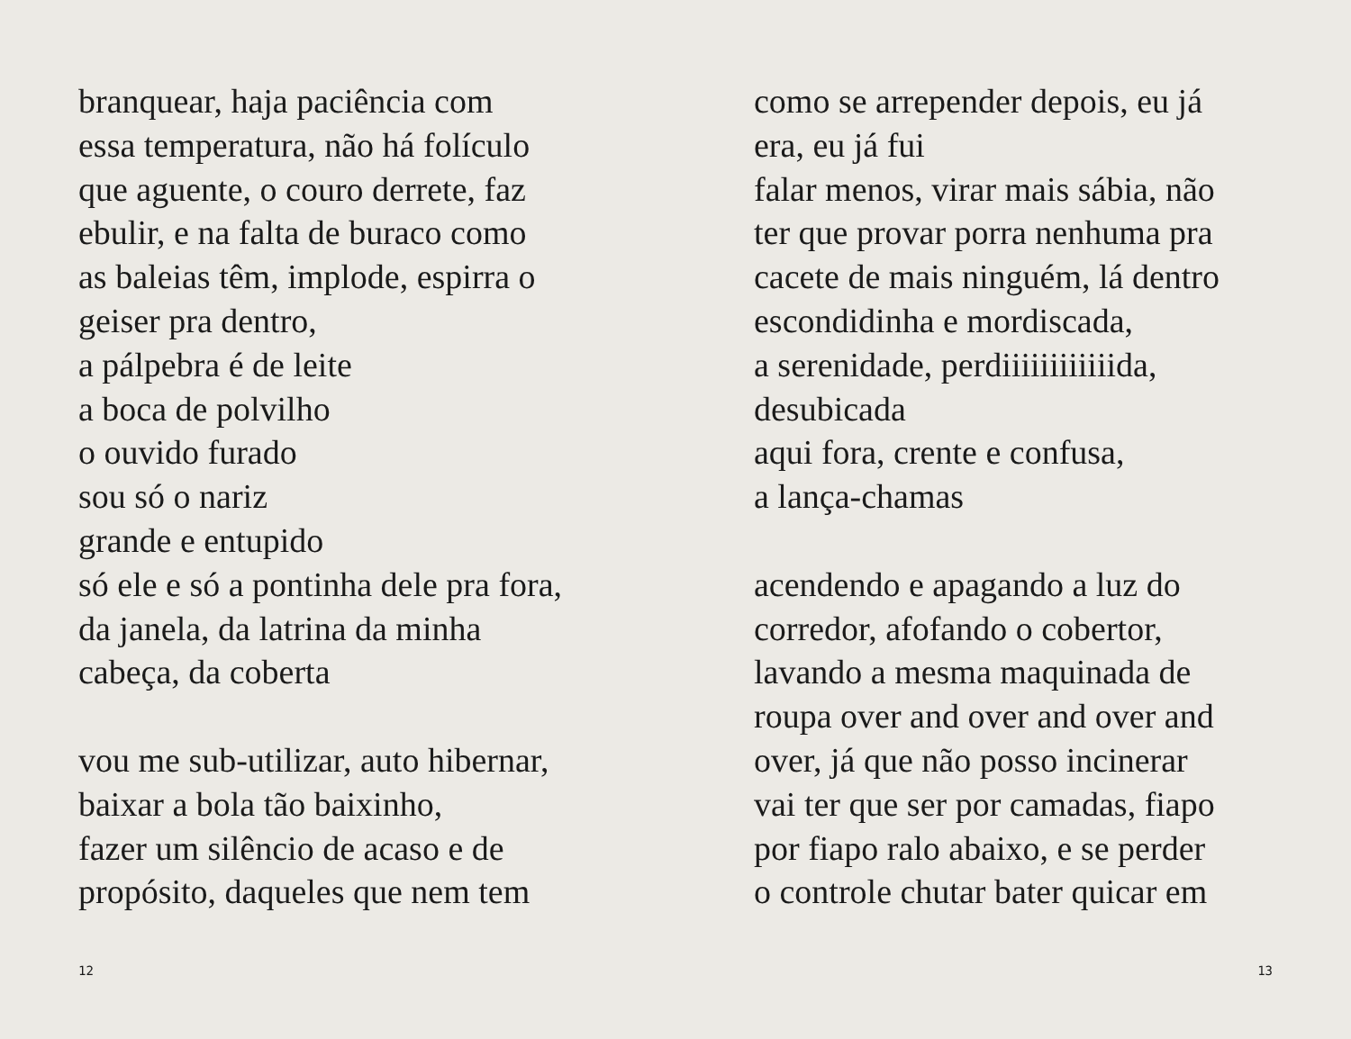branquear, haja paciência com
essa temperatura, não há folículo
que aguente, o couro derrete, faz
ebulir, e na falta de buraco como
as baleias têm, implode, espirra o
geiser pra dentro,
a pálpebra é de leite
a boca de polvilho
o ouvido furado
sou só o nariz
grande e entupido
só ele e só a pontinha dele pra fora,
da janela, da latrina da minha
cabeça, da coberta
vou me sub-utilizar, auto hibernar,
baixar a bola tão baixinho,
fazer um silêncio de acaso e de
propósito, daqueles que nem tem
12
como se arrepender depois, eu já
era, eu já fui
falar menos, virar mais sábia, não
ter que provar porra nenhuma pra
cacete de mais ninguém, lá dentro
escondidinha e mordiscada,
a serenidade, perdiiiiiiiiiiiida,
desubicada
aqui fora, crente e confusa,
a lança-chamas
acendendo e apagando a luz do
corredor, afofando o cobertor,
lavando a mesma maquinada de
roupa over and over and over and
over, já que não posso incinerar
vai ter que ser por camadas, fiapo
por fiapo ralo abaixo, e se perder
o controle chutar bater quicar em
13